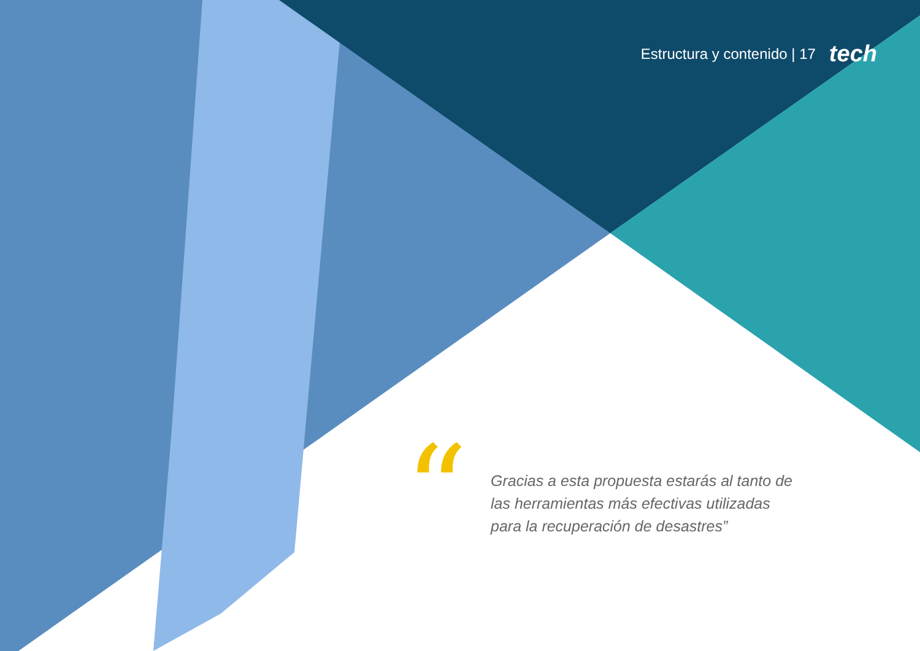Estructura y contenido | 17 tech
“
Gracias a esta propuesta estarás al tanto de las herramientas más efectivas utilizadas para la recuperación de desastres”